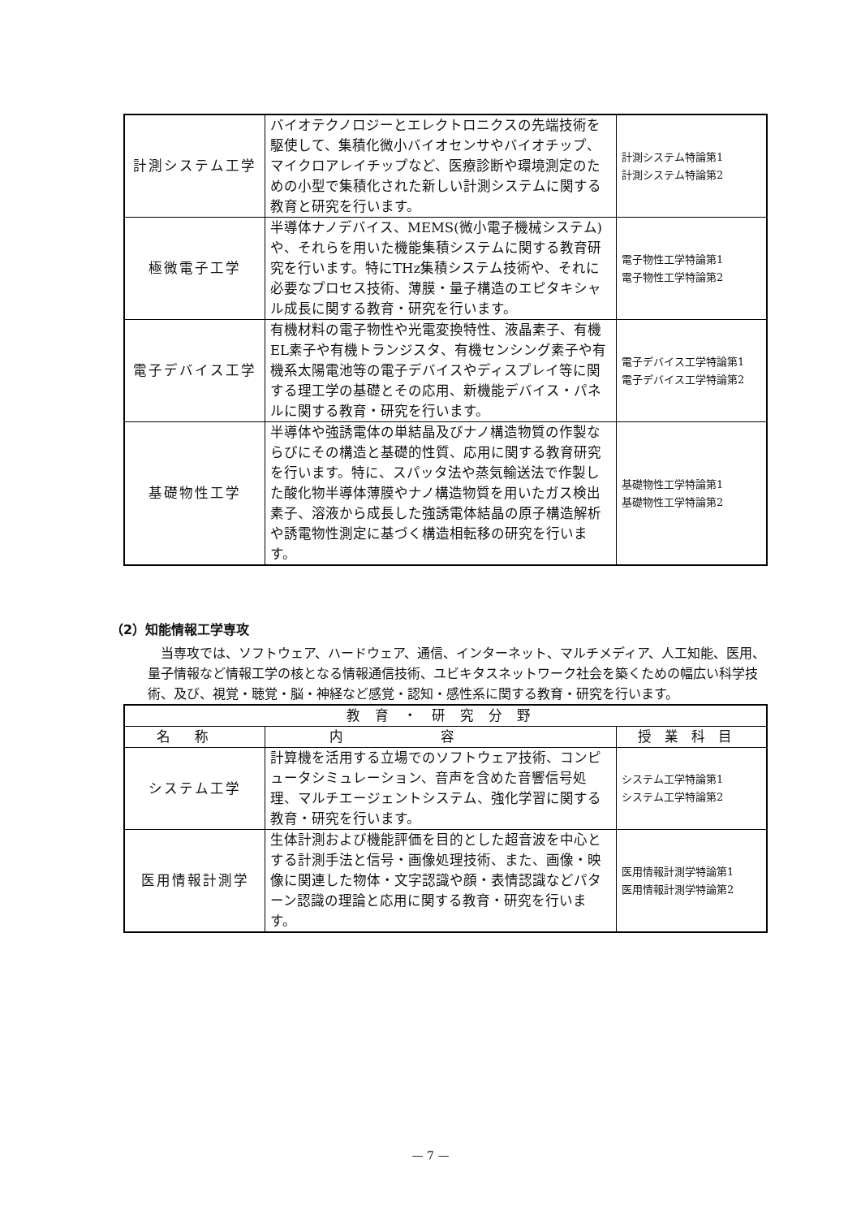| 計測システム工学 | バイオテクノロジーとエレクトロニクスの先端技術を駆使して、集積化微小バイオセンサやバイオチップ、マイクロアレイチップなど、医療診断や環境測定のための小型で集積化された新しい計測システムに関する教育と研究を行います。 | 計測システム特論第1 計測システム特論第2 |
| 極微電子工学 | 半導体ナノデバイス、MEMS(微小電子機械システム)や、それらを用いた機能集積システムに関する教育研究を行います。特にTHz集積システム技術や、それに必要なプロセス技術、薄膜・量子構造のエピタキシャル成長に関する教育・研究を行います。 | 電子物性工学特論第1 電子物性工学特論第2 |
| 電子デバイス工学 | 有機材料の電子物性や光電変換特性、液晶素子、有機EL素子や有機トランジスタ、有機センシング素子や有機系太陽電池等の電子デバイスやディスプレイ等に関する理工学の基礎とその応用、新機能デバイス・パネルに関する教育・研究を行います。 | 電子デバイス工学特論第1 電子デバイス工学特論第2 |
| 基礎物性工学 | 半導体や強誘電体の単結晶及びナノ構造物質の作製ならびにその構造と基礎的性質、応用に関する教育研究を行います。特に、スパッタ法や蒸気輸送法で作製した酸化物半導体薄膜やナノ構造物質を用いたガス検出素子、溶液から成長した強誘電体結晶の原子構造解析や誘電物性測定に基づく構造相転移の研究を行います。 | 基礎物性工学特論第1 基礎物性工学特論第2 |
（2）知能情報工学専攻
当専攻では、ソフトウェア、ハードウェア、通信、インターネット、マルチメディア、人工知能、医用、量子情報など情報工学の核となる情報通信技術、ユビキタスネットワーク社会を築くための幅広い科学技術、及び、視覚・聴覚・脳・神経など感覚・認知・感性系に関する教育・研究を行います。
| 教育・研究分野 | | |
| --- | --- | --- |
| 名称 | 内容 | 授業科目 |
| システム工学 | 計算機を活用する立場でのソフトウェア技術、コンピュータシミュレーション、音声を含めた音響信号処理、マルチエージェントシステム、強化学習に関する教育・研究を行います。 | システム工学特論第1 システム工学特論第2 |
| 医用情報計測学 | 生体計測および機能評価を目的とした超音波を中心とする計測手法と信号・画像処理技術、また、画像・映像に関連した物体・文字認識や顔・表情認識などパターン認識の理論と応用に関する教育・研究を行います。 | 医用情報計測学特論第1 医用情報計測学特論第2 |
— 7 —